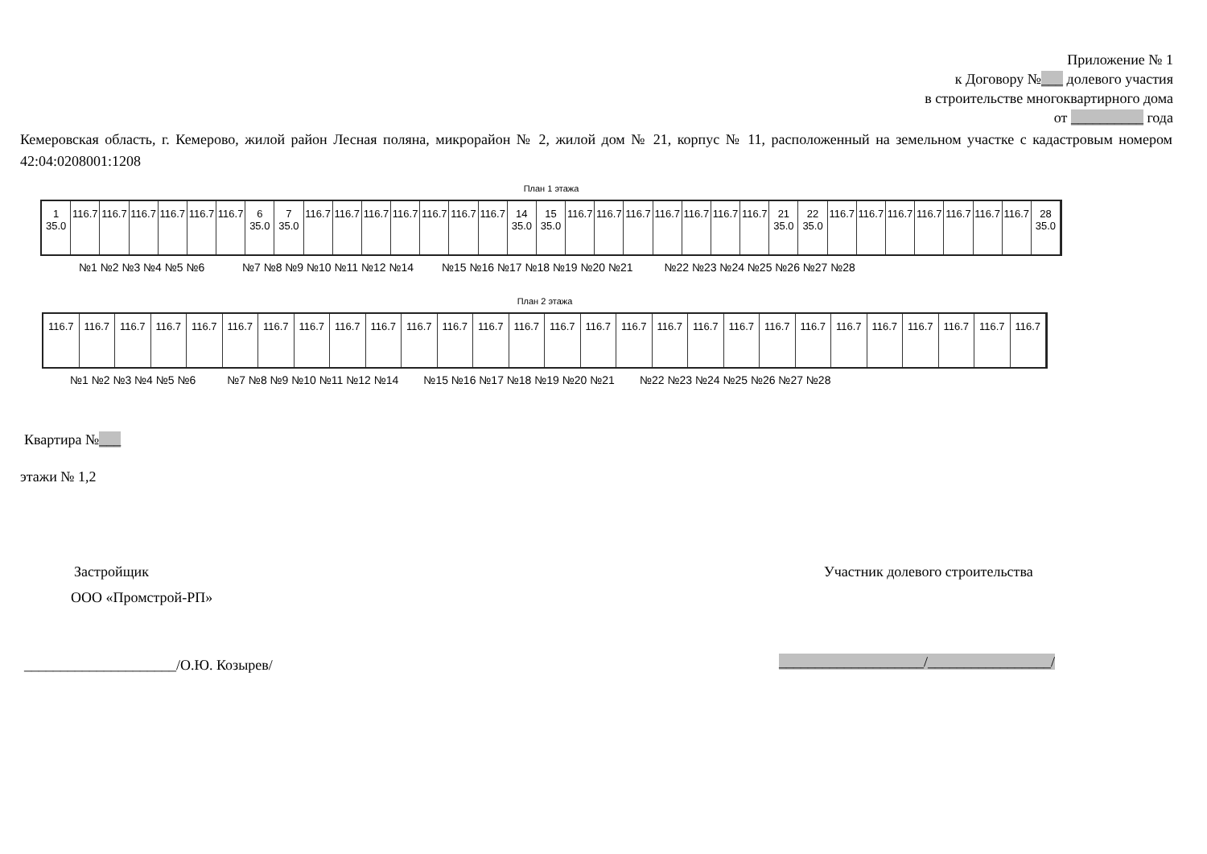Приложение № 1
к Договору №___ долевого участия
в строительстве многоквартирного дома
от __________ года
Кемеровская область, г. Кемерово, жилой район Лесная поляна, микрорайон № 2, жилой дом № 21, корпус № 11, расположенный на земельном участке с кадастровым номером 42:04:0208001:1208
План 1 этажа
1
35.0
116.7 116.7 116.7 116.7 116.7 116.7 6
35.0
7
35.0
116.7 116.7 116.7 116.7 116.7 116.7 116.7 14
35.0
15
35.0
116.7 116.7 116.7 116.7 116.7 116.7 116.7 21
35.0
22
35.0
116.7 116.7 116.7 116.7 116.7 116.7 116.7 28
35.0
№1 №2 №3 №4 №5 №6 №7 №8 №9 №10 №11 №12 №14 №15 №16 №17 №18 №19 №20 №21 №22 №23 №24 №25 №26 №27 №28
План 2 этажа
116.7 116.7 116.7 116.7 116.7 116.7 116.7 116.7 116.7 116.7 116.7 116.7 116.7 116.7 116.7 116.7 116.7 116.7 116.7 116.7 116.7 116.7 116.7 116.7 116.7 116.7 116.7 116.7
№1 №2 №3 №4 №5 №6 №7 №8 №9 №10 №11 №12 №14 №15 №16 №17 №18 №19 №20 №21 №22 №23 №24 №25 №26 №27 №28
Квартира №___
этажи № 1,2
Застройщик
ООО «Промстрой-РП»
Участник долевого строительства
_____________________/О.Ю. Козырев/
____________________/_________________/